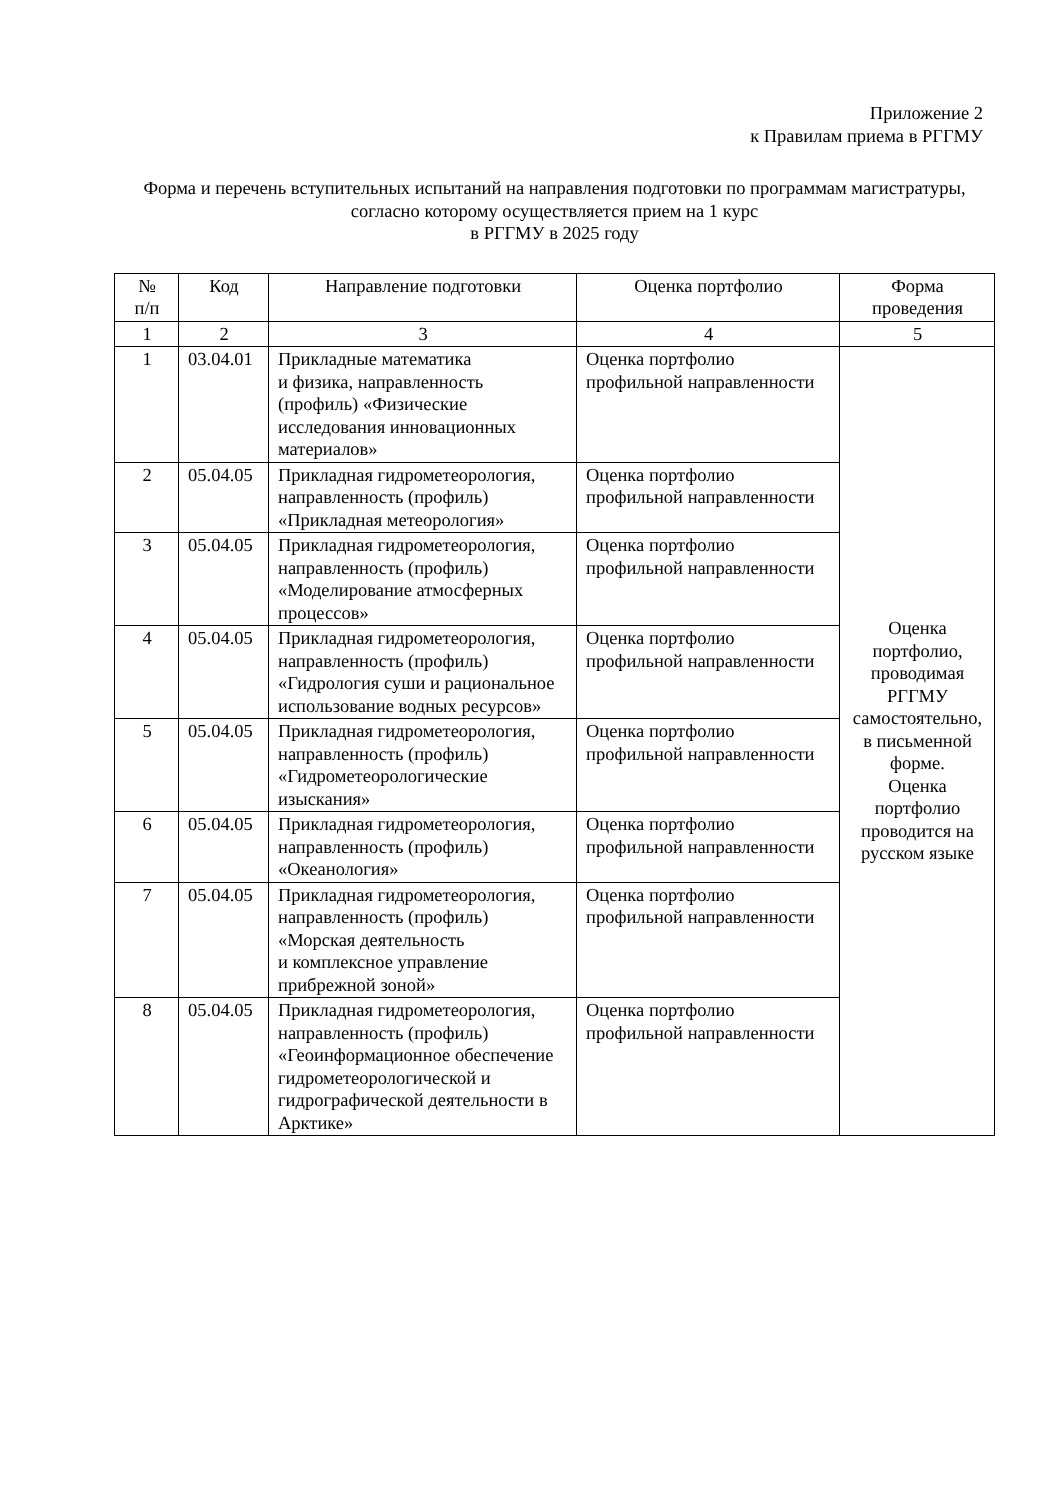Приложение 2
к Правилам приема в РГГМУ
Форма и перечень вступительных испытаний на направления подготовки по программам магистратуры, согласно которому осуществляется прием на 1 курс
в РГГМУ в 2025 году
| № п/п | Код | Направление подготовки | Оценка портфолио | Форма проведения |
| --- | --- | --- | --- | --- |
| 1 | 2 | 3 | 4 | 5 |
| 1 | 03.04.01 | Прикладные математика и физика, направленность (профиль) «Физические исследования инновационных материалов» | Оценка портфолио профильной направленности | Оценка портфолио, проводимая РГГМУ самостоятельно, в письменной форме. Оценка портфолио проводится на русском языке |
| 2 | 05.04.05 | Прикладная гидрометеорология, направленность (профиль) «Прикладная метеорология» | Оценка портфолио профильной направленности | |
| 3 | 05.04.05 | Прикладная гидрометеорология, направленность (профиль) «Моделирование атмосферных процессов» | Оценка портфолио профильной направленности | |
| 4 | 05.04.05 | Прикладная гидрометеорология, направленность (профиль) «Гидрология суши и рациональное использование водных ресурсов» | Оценка портфолио профильной направленности | |
| 5 | 05.04.05 | Прикладная гидрометеорология, направленность (профиль) «Гидрометеорологические изыскания» | Оценка портфолио профильной направленности | |
| 6 | 05.04.05 | Прикладная гидрометеорология, направленность (профиль) «Океанология» | Оценка портфолио профильной направленности | |
| 7 | 05.04.05 | Прикладная гидрометеорология, направленность (профиль) «Морская деятельность и комплексное управление прибрежной зоной» | Оценка портфолио профильной направленности | |
| 8 | 05.04.05 | Прикладная гидрометеорология, направленность (профиль) «Геоинформационное обеспечение гидрометеорологической и гидрографической деятельности в Арктике» | Оценка портфолио профильной направленности | |